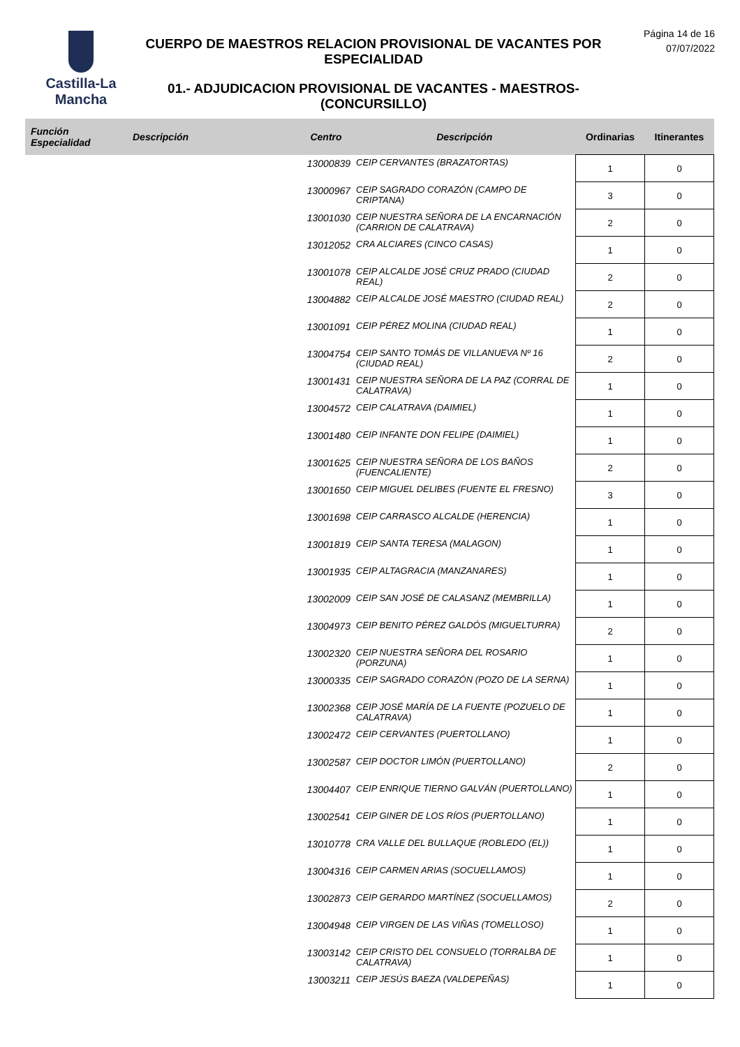Castilla-La Mancha
CUERPO DE MAESTROS RELACION PROVISIONAL DE VACANTES POR ESPECIALIDAD
01.- ADJUDICACION PROVISIONAL DE VACANTES - MAESTROS- (CONCURSILLO)
Página 14 de 16
07/07/2022
| Función Especialidad | Descripción | Centro | Descripción | Ordinarias | Itinerantes |
| --- | --- | --- | --- | --- | --- |
| | | 13000839 | CEIP CERVANTES (BRAZATORTAS) | 1 | 0 |
| | | 13000967 | CEIP SAGRADO CORAZÓN (CAMPO DE CRIPTANA) | 3 | 0 |
| | | 13001030 | CEIP NUESTRA SEÑORA DE LA ENCARNACIÓN (CARRION DE CALATRAVA) | 2 | 0 |
| | | 13012052 | CRA ALCIARES (CINCO CASAS) | 1 | 0 |
| | | 13001078 | CEIP ALCALDE JOSÉ CRUZ PRADO (CIUDAD REAL) | 2 | 0 |
| | | 13004882 | CEIP ALCALDE JOSÉ MAESTRO (CIUDAD REAL) | 2 | 0 |
| | | 13001091 | CEIP PÉREZ MOLINA (CIUDAD REAL) | 1 | 0 |
| | | 13004754 | CEIP SANTO TOMÁS DE VILLANUEVA Nº 16 (CIUDAD REAL) | 2 | 0 |
| | | 13001431 | CEIP NUESTRA SEÑORA DE LA PAZ (CORRAL DE CALATRAVA) | 1 | 0 |
| | | 13004572 | CEIP CALATRAVA (DAIMIEL) | 1 | 0 |
| | | 13001480 | CEIP INFANTE DON FELIPE (DAIMIEL) | 1 | 0 |
| | | 13001625 | CEIP NUESTRA SEÑORA DE LOS BAÑOS (FUENCALIENTE) | 2 | 0 |
| | | 13001650 | CEIP MIGUEL DELIBES (FUENTE EL FRESNO) | 3 | 0 |
| | | 13001698 | CEIP CARRASCO ALCALDE (HERENCIA) | 1 | 0 |
| | | 13001819 | CEIP SANTA TERESA (MALAGON) | 1 | 0 |
| | | 13001935 | CEIP ALTAGRACIA (MANZANARES) | 1 | 0 |
| | | 13002009 | CEIP SAN JOSÉ DE CALASANZ (MEMBRILLA) | 1 | 0 |
| | | 13004973 | CEIP BENITO PÉREZ GALDÓS (MIGUELTURRA) | 2 | 0 |
| | | 13002320 | CEIP NUESTRA SEÑORA DEL ROSARIO (PORZUNA) | 1 | 0 |
| | | 13000335 | CEIP SAGRADO CORAZÓN (POZO DE LA SERNA) | 1 | 0 |
| | | 13002368 | CEIP JOSÉ MARÍA DE LA FUENTE (POZUELO DE CALATRAVA) | 1 | 0 |
| | | 13002472 | CEIP CERVANTES (PUERTOLLANO) | 1 | 0 |
| | | 13002587 | CEIP DOCTOR LIMÓN (PUERTOLLANO) | 2 | 0 |
| | | 13004407 | CEIP ENRIQUE TIERNO GALVÁN (PUERTOLLANO) | 1 | 0 |
| | | 13002541 | CEIP GINER DE LOS RÍOS (PUERTOLLANO) | 1 | 0 |
| | | 13010778 | CRA VALLE DEL BULLAQUE (ROBLEDO (EL)) | 1 | 0 |
| | | 13004316 | CEIP CARMEN ARIAS (SOCUELLAMOS) | 1 | 0 |
| | | 13002873 | CEIP GERARDO MARTÍNEZ (SOCUELLAMOS) | 2 | 0 |
| | | 13004948 | CEIP VIRGEN DE LAS VIÑAS (TOMELLOSO) | 1 | 0 |
| | | 13003142 | CEIP CRISTO DEL CONSUELO (TORRALBA DE CALATRAVA) | 1 | 0 |
| | | 13003211 | CEIP JESÚS BAEZA (VALDEPEÑAS) | 1 | 0 |